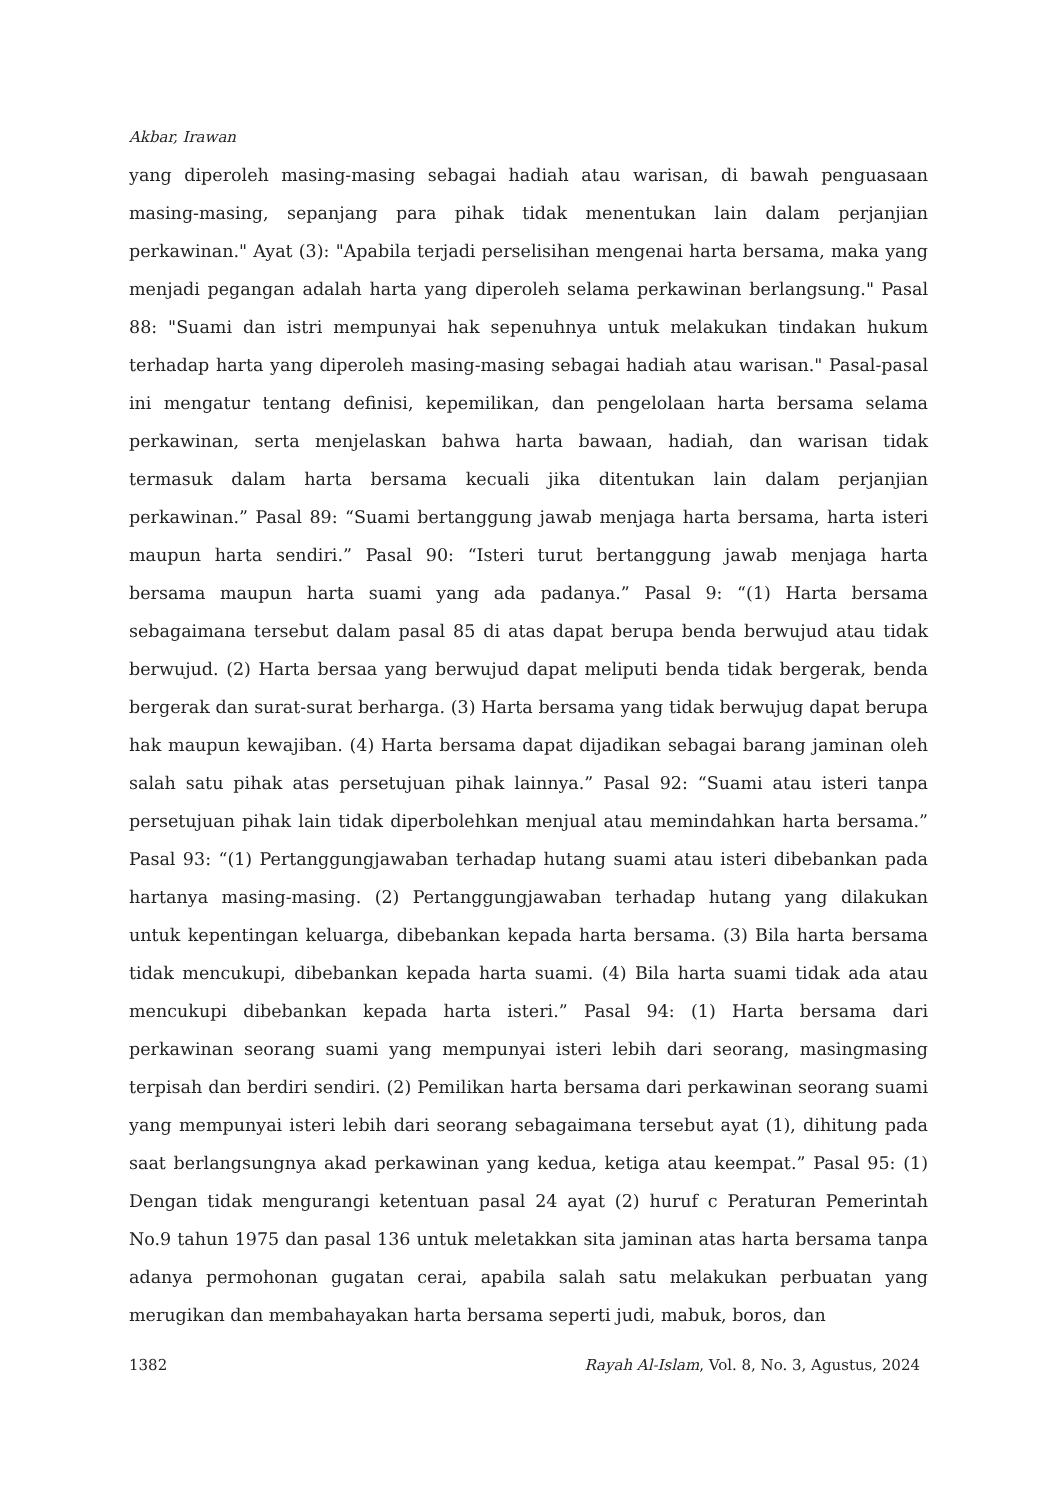Akbar, Irawan
yang diperoleh masing-masing sebagai hadiah atau warisan, di bawah penguasaan masing-masing, sepanjang para pihak tidak menentukan lain dalam perjanjian perkawinan." Ayat (3): "Apabila terjadi perselisihan mengenai harta bersama, maka yang menjadi pegangan adalah harta yang diperoleh selama perkawinan berlangsung." Pasal 88: "Suami dan istri mempunyai hak sepenuhnya untuk melakukan tindakan hukum terhadap harta yang diperoleh masing-masing sebagai hadiah atau warisan." Pasal-pasal ini mengatur tentang definisi, kepemilikan, dan pengelolaan harta bersama selama perkawinan, serta menjelaskan bahwa harta bawaan, hadiah, dan warisan tidak termasuk dalam harta bersama kecuali jika ditentukan lain dalam perjanjian perkawinan.” Pasal 89: “Suami bertanggung jawab menjaga harta bersama, harta isteri maupun harta sendiri.” Pasal 90: “Isteri turut bertanggung jawab menjaga harta bersama maupun harta suami yang ada padanya.” Pasal 9: “(1) Harta bersama sebagaimana tersebut dalam pasal 85 di atas dapat berupa benda berwujud atau tidak berwujud. (2) Harta bersaa yang berwujud dapat meliputi benda tidak bergerak, benda bergerak dan surat-surat berharga. (3) Harta bersama yang tidak berwujug dapat berupa hak maupun kewajiban. (4) Harta bersama dapat dijadikan sebagai barang jaminan oleh salah satu pihak atas persetujuan pihak lainnya.” Pasal 92: “Suami atau isteri tanpa persetujuan pihak lain tidak diperbolehkan menjual atau memindahkan harta bersama.” Pasal 93: “(1) Pertanggungjawaban terhadap hutang suami atau isteri dibebankan pada hartanya masing-masing. (2) Pertanggungjawaban terhadap hutang yang dilakukan untuk kepentingan keluarga, dibebankan kepada harta bersama. (3) Bila harta bersama tidak mencukupi, dibebankan kepada harta suami. (4) Bila harta suami tidak ada atau mencukupi dibebankan kepada harta isteri.” Pasal 94: (1) Harta bersama dari perkawinan seorang suami yang mempunyai isteri lebih dari seorang, masingmasing terpisah dan berdiri sendiri. (2) Pemilikan harta bersama dari perkawinan seorang suami yang mempunyai isteri lebih dari seorang sebagaimana tersebut ayat (1), dihitung pada saat berlangsungnya akad perkawinan yang kedua, ketiga atau keempat.” Pasal 95: (1) Dengan tidak mengurangi ketentuan pasal 24 ayat (2) huruf c Peraturan Pemerintah No.9 tahun 1975 dan pasal 136 untuk meletakkan sita jaminan atas harta bersama tanpa adanya permohonan gugatan cerai, apabila salah satu melakukan perbuatan yang merugikan dan membahayakan harta bersama seperti judi, mabuk, boros, dan
1382 Rayah Al-Islam, Vol. 8, No. 3, Agustus, 2024